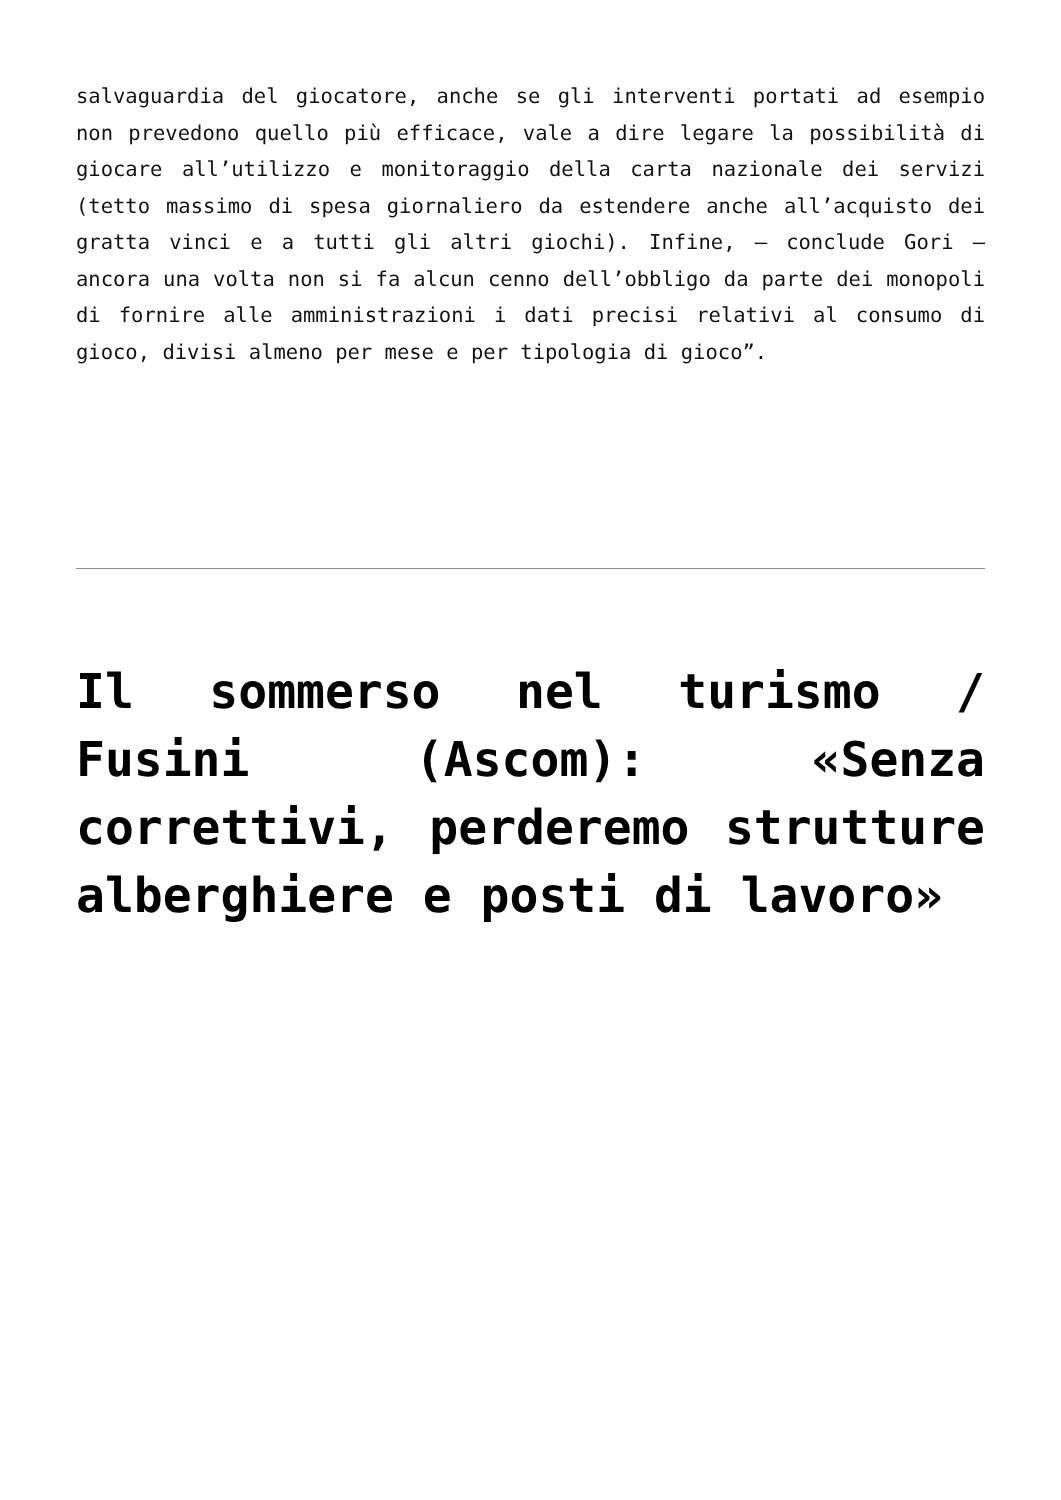salvaguardia del giocatore, anche se gli interventi portati ad esempio non prevedono quello più efficace, vale a dire legare la possibilità di giocare all’utilizzo e monitoraggio della carta nazionale dei servizi (tetto massimo di spesa giornaliero da estendere anche all’acquisto dei gratta vinci e a tutti gli altri giochi). Infine, – conclude Gori – ancora una volta non si fa alcun cenno dell’obbligo da parte dei monopoli di fornire alle amministrazioni i dati precisi relativi al consumo di gioco, divisi almeno per mese e per tipologia di gioco”.
Il sommerso nel turismo / Fusini (Ascom): «Senza correttivi, perderemo strutture alberghiere e posti di lavoro»